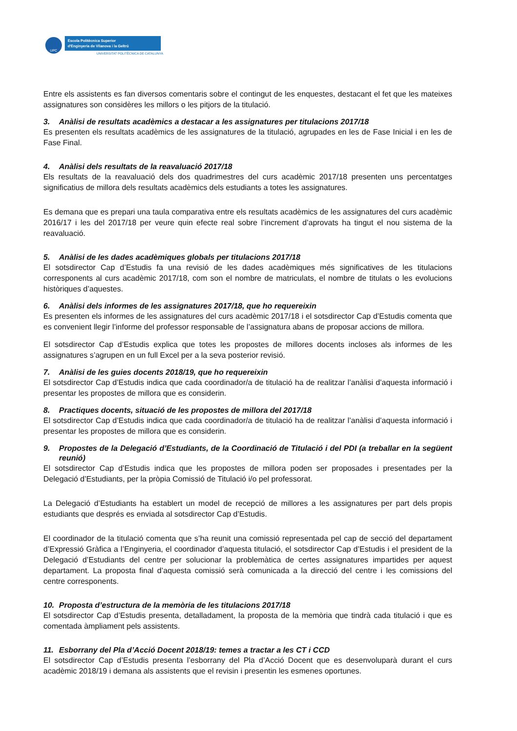UPC
Escola Politècnica Superior
d'Enginyeria de Vilanova i la Geltrú
UNIVERSITAT POLITÈCNICA DE CATALUNYA
Entre els assistents es fan diversos comentaris sobre el contingut de les enquestes, destacant el fet que les mateixes assignatures son considères les millors o les pitjors de la titulació.
3. Anàlisi de resultats acadèmics a destacar a les assignatures per titulacions 2017/18
Es presenten els resultats acadèmics de les assignatures de la titulació, agrupades en les de Fase Inicial i en les de Fase Final.
4. Anàlisi dels resultats de la reavaluació 2017/18
Els resultats de la reavaluació dels dos quadrimestres del curs acadèmic 2017/18 presenten uns percentatges significatius de millora dels resultats acadèmics dels estudiants a totes les assignatures.
Es demana que es prepari una taula comparativa entre els resultats acadèmics de les assignatures del curs acadèmic 2016/17 i les del 2017/18 per veure quin efecte real sobre l’increment d’aprovats ha tingut el nou sistema de la reavaluació.
5. Anàlisi de les dades acadèmiques globals per titulacions 2017/18
El sotsdirector Cap d’Estudis fa una revisió de les dades acadèmiques més significatives de les titulacions corresponents al curs acadèmic 2017/18, com son el nombre de matriculats, el nombre de titulats o les evolucions històriques d’aquestes.
6. Anàlisi dels informes de les assignatures 2017/18, que ho requereixin
Es presenten els informes de les assignatures del curs acadèmic 2017/18 i el sotsdirector Cap d’Estudis comenta que es convenient llegir l’informe del professor responsable de l’assignatura abans de proposar accions de millora.
El sotsdirector Cap d’Estudis explica que totes les propostes de millores docents incloses als informes de les assignatures s’agrupen en un full Excel per a la seva posterior revisió.
7. Anàlisi de les guies docents 2018/19, que ho requereixin
El sotsdirector Cap d’Estudis indica que cada coordinador/a de titulació ha de realitzar l’anàlisi d’aquesta informació i presentar les propostes de millora que es considerin.
8. Practiques docents, situació de les propostes de millora del 2017/18
El sotsdirector Cap d’Estudis indica que cada coordinador/a de titulació ha de realitzar l’anàlisi d’aquesta informació i presentar les propostes de millora que es considerin.
9. Propostes de la Delegació d’Estudiants, de la Coordinació de Titulació i del PDI (a treballar en la següent reunió)
El sotsdirector Cap d’Estudis indica que les propostes de millora poden ser proposades i presentades per la Delegació d’Estudiants, per la pròpia Comissió de Titulació i/o pel professorat.
La Delegació d’Estudiants ha establert un model de recepció de millores a les assignatures per part dels propis estudiants que després es enviada al sotsdirector Cap d’Estudis.
El coordinador de la titulació comenta que s’ha reunit una comissió representada pel cap de secció del departament d’Expressió Gràfica a l’Enginyeria, el coordinador d’aquesta titulació, el sotsdirector Cap d’Estudis i el president de la Delegació d’Estudiants del centre per solucionar la problemàtica de certes assignatures impartides per aquest departament. La proposta final d’aquesta comissió serà comunicada a la direcció del centre i les comissions del centre corresponents.
10. Proposta d’estructura de la memòria de les titulacions 2017/18
El sotsdirector Cap d’Estudis presenta, detalladament, la proposta de la memòria que tindrà cada titulació i que es comentada àmpliament pels assistents.
11. Esborrany del Pla d’Acció Docent 2018/19: temes a tractar a les CT i CCD
El sotsdirector Cap d’Estudis presenta l’esborrany del Pla d’Acció Docent que es desenvoluparà durant el curs acadèmic 2018/19 i demana als assistents que el revisin i presentin les esmenes oportunes.